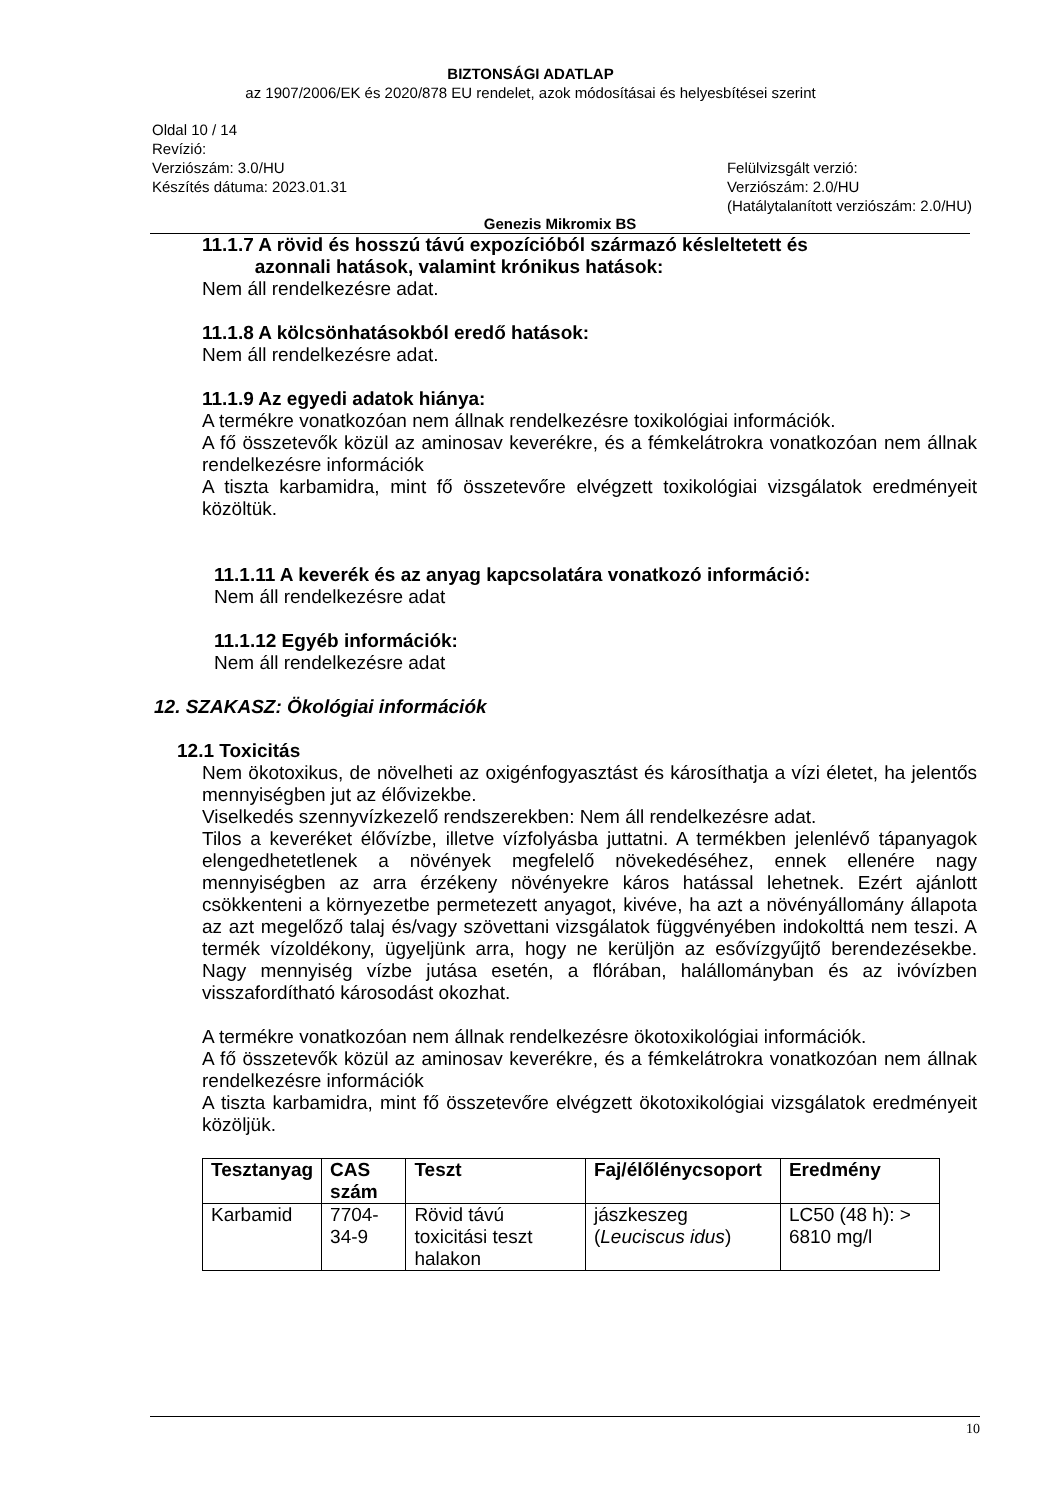BIZTONSÁGI ADATLAP
az 1907/2006/EK és 2020/878 EU rendelet, azok módosításai és helyesbítései szerint
Oldal 10 / 14
Revízió:
Verziószám: 3.0/HU
Készítés dátuma: 2023.01.31
Felülvizsgált verzió:
Verziószám: 2.0/HU
(Hatálytalanított verziószám: 2.0/HU)
Genezis Mikromix BS
11.1.7 A rövid és hosszú távú expozícióból származó késleltetett és
azonnali hatások, valamint krónikus hatások:
Nem áll rendelkezésre adat.
11.1.8 A kölcsönhatásokból eredő hatások:
Nem áll rendelkezésre adat.
11.1.9 Az egyedi adatok hiánya:
A termékre vonatkozóan nem állnak rendelkezésre toxikológiai információk.
A fő összetevők közül az aminosav keverékre, és a fémkelátrokra vonatkozóan nem állnak rendelkezésre információk
A tiszta karbamidra, mint fő összetevőre elvégzett toxikológiai vizsgálatok eredményeit közöltük.
11.1.11 A keverék és az anyag kapcsolatára vonatkozó információ:
Nem áll rendelkezésre adat
11.1.12 Egyéb információk:
Nem áll rendelkezésre adat
12. SZAKASZ: Ökológiai információk
12.1 Toxicitás
Nem ökotoxikus, de növelheti az oxigénfogyasztást és károsíthatja a vízi életet, ha jelentős mennyiségben jut az élővizekbe.
Viselkedés szennyvízkezelő rendszerekben: Nem áll rendelkezésre adat.
Tilos a keveréket élővízbe, illetve vízfolyásba juttatni. A termékben jelenlévő tápanyagok elengedhetetlenek a növények megfelelő növekedéséhez, ennek ellenére nagy mennyiségben az arra érzékeny növényekre káros hatással lehetnek. Ezért ajánlott csökkenteni a környezetbe permetezett anyagot, kivéve, ha azt a növényállomány állapota az azt megelőző talaj és/vagy szövettani vizsgálatok függvényében indokolttá nem teszi. A termék vízoldékony, ügyeljünk arra, hogy ne kerüljön az esővízgyűjtő berendezésekbe. Nagy mennyiség vízbe jutása esetén, a flórában, halállományban és az ivóvízben visszafordítható károsodást okozhat.
A termékre vonatkozóan nem állnak rendelkezésre ökotoxikológiai információk.
A fő összetevők közül az aminosav keverékre, és a fémkelátrokra vonatkozóan nem állnak rendelkezésre információk
A tiszta karbamidra, mint fő összetevőre elvégzett ökotoxikológiai vizsgálatok eredményeit közöljük.
| Tesztanyag | CAS szám | Teszt | Faj/élőlénycsoport | Eredmény |
| --- | --- | --- | --- | --- |
| Karbamid | 7704-34-9 | Rövid távú toxicitási teszt halakon | jászkeszeg ( Leuciscus idus ) | LC50 (48 h): > 6810 mg/l |
10